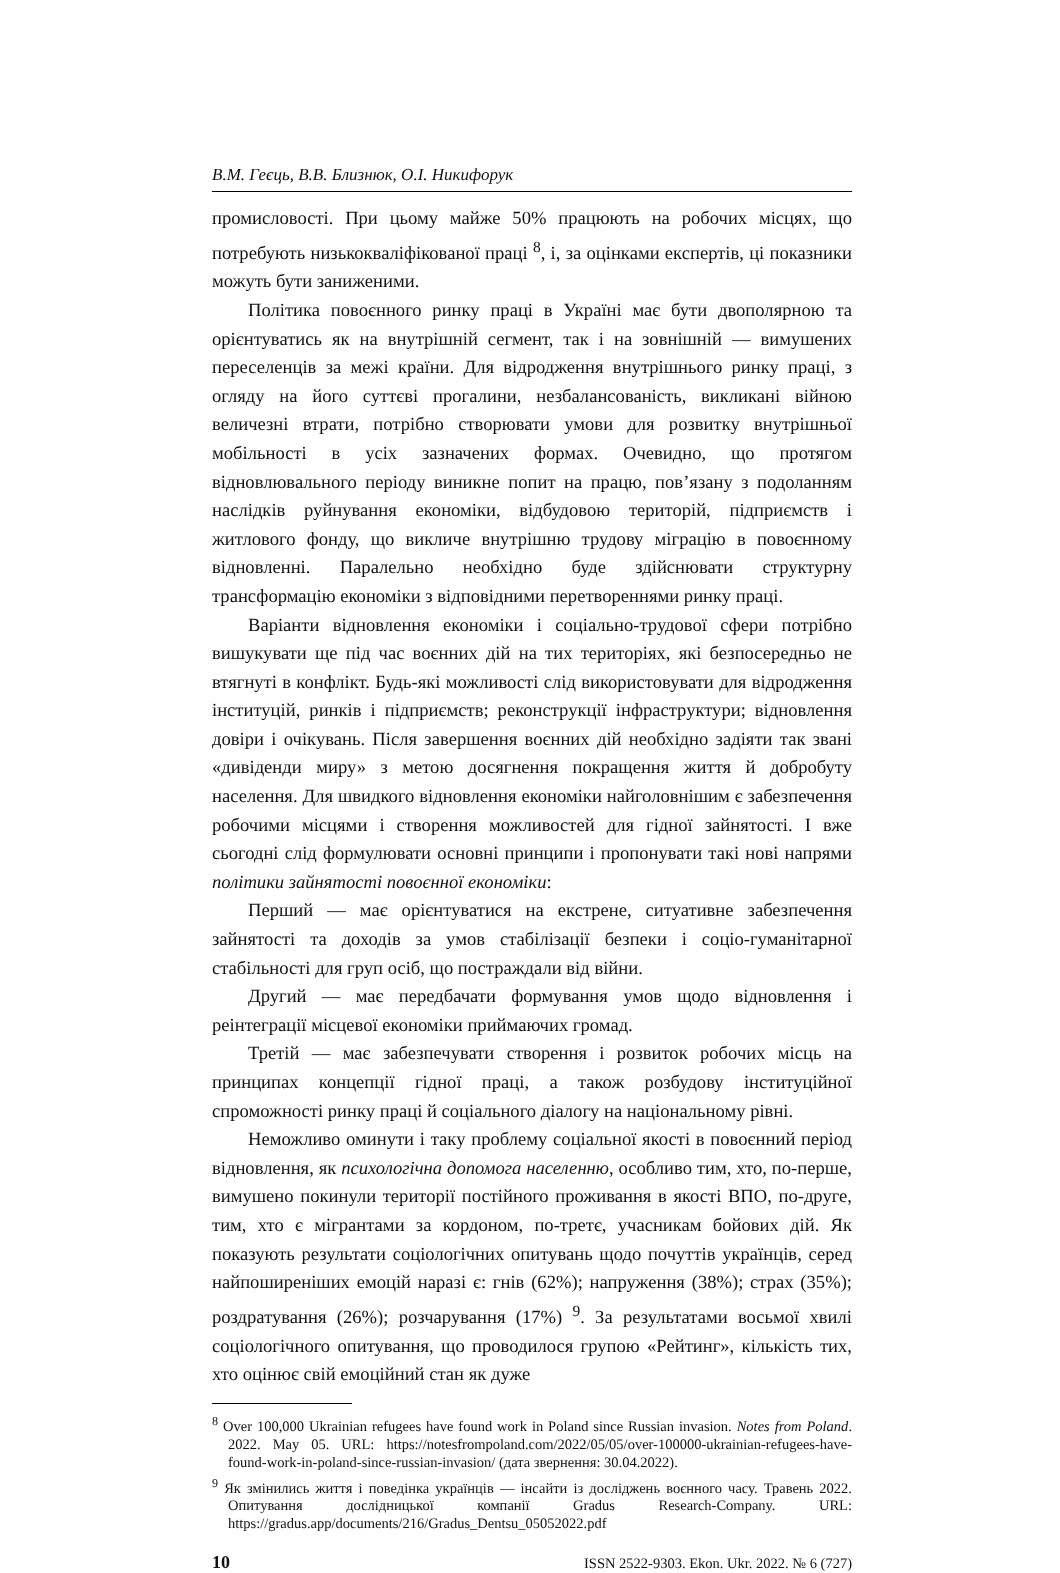В.М. Геєць, В.В. Близнюк, О.І. Никифорук
промисловості. При цьому майже 50% працюють на робочих місцях, що потребують низькокваліфікованої праці <sup>8</sup>, і, за оцінками експертів, ці показники можуть бути заниженими.
Політика повоєнного ринку праці в Україні має бути двополярною та орієнтуватись як на внутрішній сегмент, так і на зовнішній — вимушених переселенців за межі країни. Для відродження внутрішнього ринку праці, з огляду на його суттєві прогалини, незбалансованість, викликані війною величезні втрати, потрібно створювати умови для розвитку внутрішньої мобільності в усіх зазначених формах. Очевидно, що протягом відновлювального періоду виникне попит на працю, пов’язану з подоланням наслідків руйнування економіки, відбудовою територій, підприємств і житлового фонду, що викличе внутрішню трудову міграцію в повоєнному відновленні. Паралельно необхідно буде здійснювати структурну трансформацію економіки з відповідними перетвореннями ринку праці.
Варіанти відновлення економіки і соціально-трудової сфери потрібно вишукувати ще під час воєнних дій на тих територіях, які безпосередньо не втягнуті в конфлікт. Будь-які можливості слід використовувати для відродження інституцій, ринків і підприємств; реконструкції інфраструктури; відновлення довіри і очікувань. Після завершення воєнних дій необхідно задіяти так звані «дивіденди миру» з метою досягнення покращення життя й добробуту населення. Для швидкого відновлення економіки найголовнішим є забезпечення робочими місцями і створення можливостей для гідної зайнятості. І вже сьогодні слід формулювати основні принципи і пропонувати такі нові напрями політики зайнятості повоєнної економіки:
Перший — має орієнтуватися на екстрене, ситуативне забезпечення зайнятості та доходів за умов стабілізації безпеки і соціо-гуманітарної стабільності для груп осіб, що постраждали від війни.
Другий — має передбачати формування умов щодо відновлення і реінтеграції місцевої економіки приймаючих громад.
Третій — має забезпечувати створення і розвиток робочих місць на принципах концепції гідної праці, а також розбудову інституційної спроможності ринку праці й соціального діалогу на національному рівні.
Неможливо оминути і таку проблему соціальної якості в повоєнний період відновлення, як психологічна допомога населенню, особливо тим, хто, по-перше, вимушено покинули території постійного проживання в якості ВПО, по-друге, тим, хто є мігрантами за кордоном, по-третє, учасникам бойових дій. Як показують результати соціологічних опитувань щодо почуттів українців, серед найпоширеніших емоцій наразі є: гнів (62%); напруження (38%); страх (35%); роздратування (26%); розчарування (17%) <sup>9</sup>. За результатами восьмої хвилі соціологічного опитування, що проводилося групою «Рейтинг», кількість тих, хто оцінює свій емоційний стан як дуже
<sup>8</sup> Over 100,000 Ukrainian refugees have found work in Poland since Russian invasion. Notes from Poland. 2022. May 05. URL: https://notesfrompoland.com/2022/05/05/over-100000-ukrainian-refugees-have-found-work-in-poland-since-russian-invasion/ (дата звернення: 30.04.2022).
<sup>9</sup> Як змінились життя і поведінка українців — інсайти із досліджень воєнного часу. Травень 2022. Опитування дослідницької компанії Gradus Research-Company. URL: https://gradus.app/documents/216/Gradus_Dentsu_05052022.pdf
10 ISSN 2522-9303. Ekon. Ukr. 2022. № 6 (727)